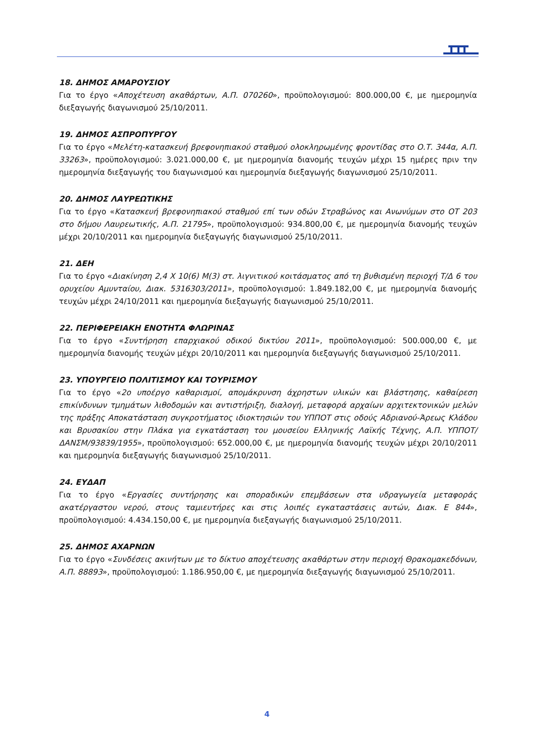18. ΔΗΜΟΣ ΑΜΑΡΟΥΣΙΟΥ
Για το έργο «Αποχέτευση ακαθάρτων, Α.Π. 070260», προϋπολογισμού: 800.000,00 €, με ημερομηνία διεξαγωγής διαγωνισμού 25/10/2011.
19. ΔΗΜΟΣ ΑΣΠΡΟΠΥΡΓΟΥ
Για το έργο «Μελέτη-κατασκευή βρεφονηπιακού σταθμού ολοκληρωμένης φροντίδας στο Ο.Τ. 344α, Α.Π. 33263», προϋπολογισμού: 3.021.000,00 €, με ημερομηνία διανομής τευχών μέχρι 15 ημέρες πριν την ημερομηνία διεξαγωγής του διαγωνισμού και ημερομηνία διεξαγωγής διαγωνισμού 25/10/2011.
20. ΔΗΜΟΣ ΛΑΥΡΕΩΤΙΚΗΣ
Για το έργο «Κατασκευή βρεφονηπιακού σταθμού επί των οδών Στραβώνος και Ανωνύμων στο ΟΤ 203 στο δήμου Λαυρεωτικής, Α.Π. 21795», προϋπολογισμού: 934.800,00 €, με ημερομηνία διανομής τευχών μέχρι 20/10/2011 και ημερομηνία διεξαγωγής διαγωνισμού 25/10/2011.
21. ΔΕΗ
Για το έργο «Διακίνηση 2,4 Χ 10(6) Μ(3) στ. λιγνιτικού κοιτάσματος από τη βυθισμένη περιοχή Τ/Δ 6 του ορυχείου Αμυνταίου, Διακ. 5316303/2011», προϋπολογισμού: 1.849.182,00 €, με ημερομηνία διανομής τευχών μέχρι 24/10/2011 και ημερομηνία διεξαγωγής διαγωνισμού 25/10/2011.
22. ΠΕΡΙΦΕΡΕΙΑΚΗ ΕΝΟΤΗΤΑ ΦΛΩΡΙΝΑΣ
Για το έργο «Συντήρηση επαρχιακού οδικού δικτύου 2011», προϋπολογισμού: 500.000,00 €, με ημερομηνία διανομής τευχών μέχρι 20/10/2011 και ημερομηνία διεξαγωγής διαγωνισμού 25/10/2011.
23. ΥΠΟΥΡΓΕΙΟ ΠΟΛΙΤΙΣΜΟΥ ΚΑΙ ΤΟΥΡΙΣΜΟΥ
Για το έργο «2ο υποέργο καθαρισμοί, απομάκρυνση άχρηστων υλικών και βλάστησης, καθαίρεση επικίνδυνων τμημάτων λιθοδομών και αντιστήριξη, διαλογή, μεταφορά αρχαίων αρχιτεκτονικών μελών της πράξης Αποκατάσταση συγκροτήματος ιδιοκτησιών του ΥΠΠΟΤ στις οδούς Αδριανού-Άρεως Κλάδου και Βρυσακίου στην Πλάκα για εγκατάσταση του μουσείου Ελληνικής Λαϊκής Τέχνης, Α.Π. ΥΠΠΟΤ/ΔΑΝΣΜ/93839/1955», προϋπολογισμού: 652.000,00 €, με ημερομηνία διανομής τευχών μέχρι 20/10/2011 και ημερομηνία διεξαγωγής διαγωνισμού 25/10/2011.
24. ΕΥΔΑΠ
Για το έργο «Εργασίες συντήρησης και σποραδικών επεμβάσεων στα υδραγωγεία μεταφοράς ακατέργαστου νερού, στους ταμιευτήρες και στις λοιπές εγκαταστάσεις αυτών, Διακ. Ε 844», προϋπολογισμού: 4.434.150,00 €, με ημερομηνία διεξαγωγής διαγωνισμού 25/10/2011.
25. ΔΗΜΟΣ ΑΧΑΡΝΩΝ
Για το έργο «Συνδέσεις ακινήτων με το δίκτυο αποχέτευσης ακαθάρτων στην περιοχή Θρακομακεδόνων, Α.Π. 88893», προϋπολογισμού: 1.186.950,00 €, με ημερομηνία διεξαγωγής διαγωνισμού 25/10/2011.
4